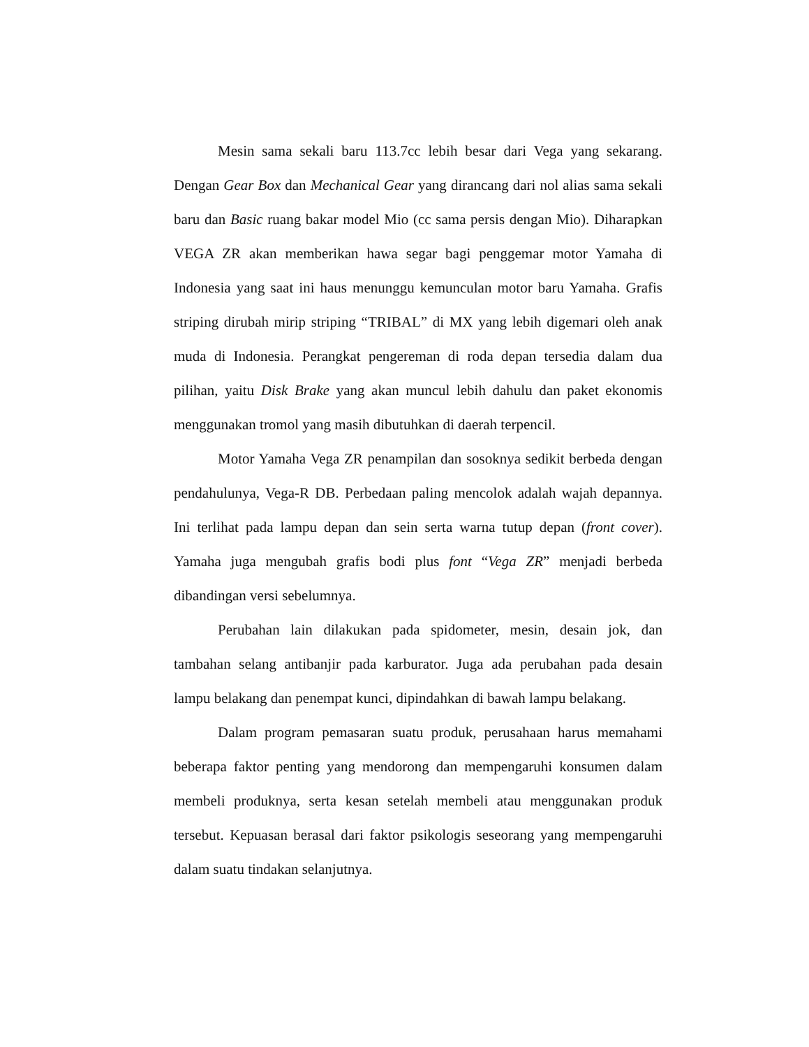Mesin sama sekali baru 113.7cc lebih besar dari Vega yang sekarang. Dengan Gear Box dan Mechanical Gear yang dirancang dari nol alias sama sekali baru dan Basic ruang bakar model Mio (cc sama persis dengan Mio). Diharapkan VEGA ZR akan memberikan hawa segar bagi penggemar motor Yamaha di Indonesia yang saat ini haus menunggu kemunculan motor baru Yamaha. Grafis striping dirubah mirip striping “TRIBAL” di MX yang lebih digemari oleh anak muda di Indonesia. Perangkat pengereman di roda depan tersedia dalam dua pilihan, yaitu Disk Brake yang akan muncul lebih dahulu dan paket ekonomis menggunakan tromol yang masih dibutuhkan di daerah terpencil.
Motor Yamaha Vega ZR penampilan dan sosoknya sedikit berbeda dengan pendahulunya, Vega-R DB. Perbedaan paling mencolok adalah wajah depannya. Ini terlihat pada lampu depan dan sein serta warna tutup depan (front cover). Yamaha juga mengubah grafis bodi plus font “Vega ZR” menjadi berbeda dibandingan versi sebelumnya.
Perubahan lain dilakukan pada spidometer, mesin, desain jok, dan tambahan selang antibanjir pada karburator. Juga ada perubahan pada desain lampu belakang dan penempat kunci, dipindahkan di bawah lampu belakang.
Dalam program pemasaran suatu produk, perusahaan harus memahami beberapa faktor penting yang mendorong dan mempengaruhi konsumen dalam membeli produknya, serta kesan setelah membeli atau menggunakan produk tersebut. Kepuasan berasal dari faktor psikologis seseorang yang mempengaruhi dalam suatu tindakan selanjutnya.